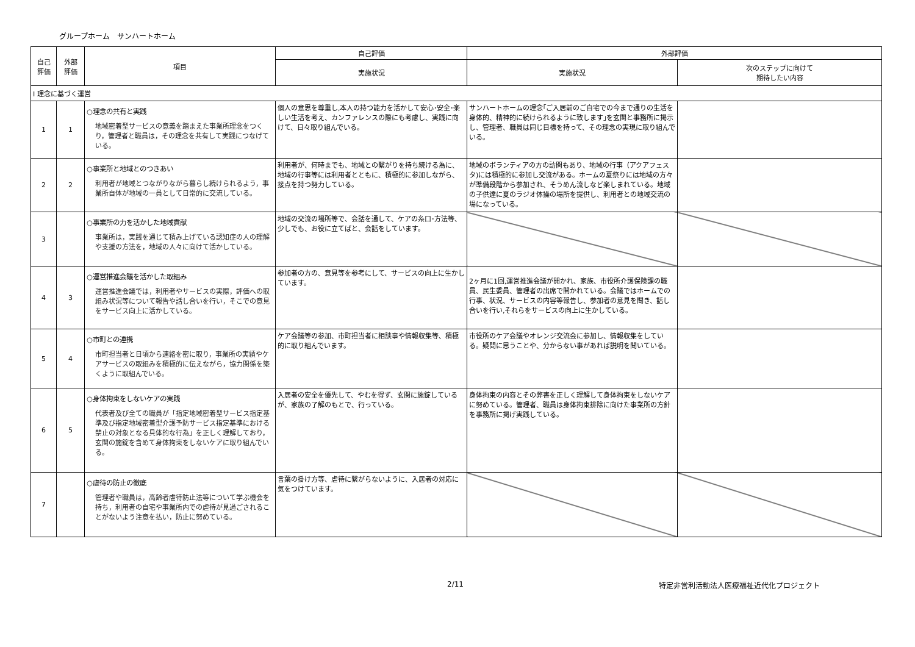グループホーム　サンハートホーム
| 自己 評価 | 外部 評価 | 項目 | 自己評価 | 外部評価 | |
| --- | --- | --- | --- | --- | --- |
| | | | 実施状況 | 実施状況 | 次のステップに向けて 期待したい内容 |
| Ⅰ 理念に基づく運営 | | | | | |
| 1 | 1 | ○理念の共有と実践 地域密着型サービスの意義を踏まえた事業所理念をつくり，管理者と職員は，その理念を共有して実践につなげている。 | 個人の意思を尊重し,本人の持つ能力を活かして安心･安全･楽しい生活を考え、カンファレンスの際にも考慮し、実践に向けて、日々取り組んでいる。 | サンハートホームの理念｢ご入居前のご自宅での今まで通りの生活を身体的、精神的に続けられるように致します｣を玄関と事務所に掲示し、管理者、職員は同じ目標を持って、その理念の実現に取り組んでいる。 | |
| 2 | 2 | ○事業所と地域とのつきあい 利用者が地域とつながりながら暮らし続けられるよう，事業所自体が地域の一員として日常的に交流している。 | 利用者が、何時までも、地域との繋がりを持ち続ける為に、地域の行事等には利用者とともに、積極的に参加しながら、接点を持つ努力している。 | 地域のボランティアの方の訪問もあり、地域の行事（アクアフェスタ)には積極的に参加し交流がある。ホームの夏祭りには地域の方々が準備段階から参加され、そうめん流しなど楽しまれている。地域の子供達に夏のラジオ体操の場所を提供し、利用者との地域交流の場になっている。 | |
| 3 | | ○事業所の力を活かした地域貢献 事業所は，実践を通じて積み上げている認知症の人の理解や支援の方法を，地域の人々に向けて活かしている。 | 地域の交流の場所等で、会話を通して、ケアの糸口･方法等、少しでも、お役に立てばと、会話をしています。 | | |
| 4 | 3 | ○運営推進会議を活かした取組み 運営推進会議では，利用者やサービスの実際，評価への取組み状況等について報告や話し合いを行い，そこでの意見をサービス向上に活かしている。 | 参加者の方の、意見等を参考にして、サービスの向上に生かしています。 | 2ヶ月に1回,運営推進会議が開かれ、家族、市役所介護保険課の職員、民生委員、管理者の出席で開かれている。会議ではホームでの行事、状況、サービスの内容等報告し、参加者の意見を聞き、話し合いを行い,それらをサービスの向上に生かしている。 | |
| 5 | 4 | ○市町との連携 市町担当者と日頃から連絡を密に取り，事業所の実績やケアサービスの取組みを積極的に伝えながら，協力関係を築くように取組んでいる。 | ケア会議等の参加、市町担当者に相談事や情報収集等、積極的に取り組んでいます。 | 市役所のケア会議やオレンジ交流会に参加し、情報収集をしている。疑問に思うことや、分からない事があれば説明を聞いている。 | |
| 6 | 5 | ○身体拘束をしないケアの実践 代表者及び全ての職員が「指定地域密着型サービス指定基準及び指定地域密着型介護予防サービス指定基準における禁止の対象となる具体的な行為」を正しく理解しており，玄関の施錠を含めて身体拘束をしないケアに取り組んでいる。 | 入居者の安全を優先して、やむを得ず、玄関に施錠しているが、家族の了解のもとで、行っている。 | 身体拘束の内容とその弊害を正しく理解して身体拘束をしないケアに努めている。管理者、職員は身体拘束排除に向けた事業所の方針を事務所に掲げ実践している。 | |
| 7 | | ○虐待の防止の徹底 管理者や職員は，高齢者虐待防止法等について学ぶ機会を持ち，利用者の自宅や事業所内での虐待が見過ごされることがないよう注意を払い，防止に努めている。 | 言葉の掛け方等、虐待に繋がらないように、入居者の対応に気をつけています。 | | |
2/11 特定非営利活動法人医療福祉近代化プロジェクト